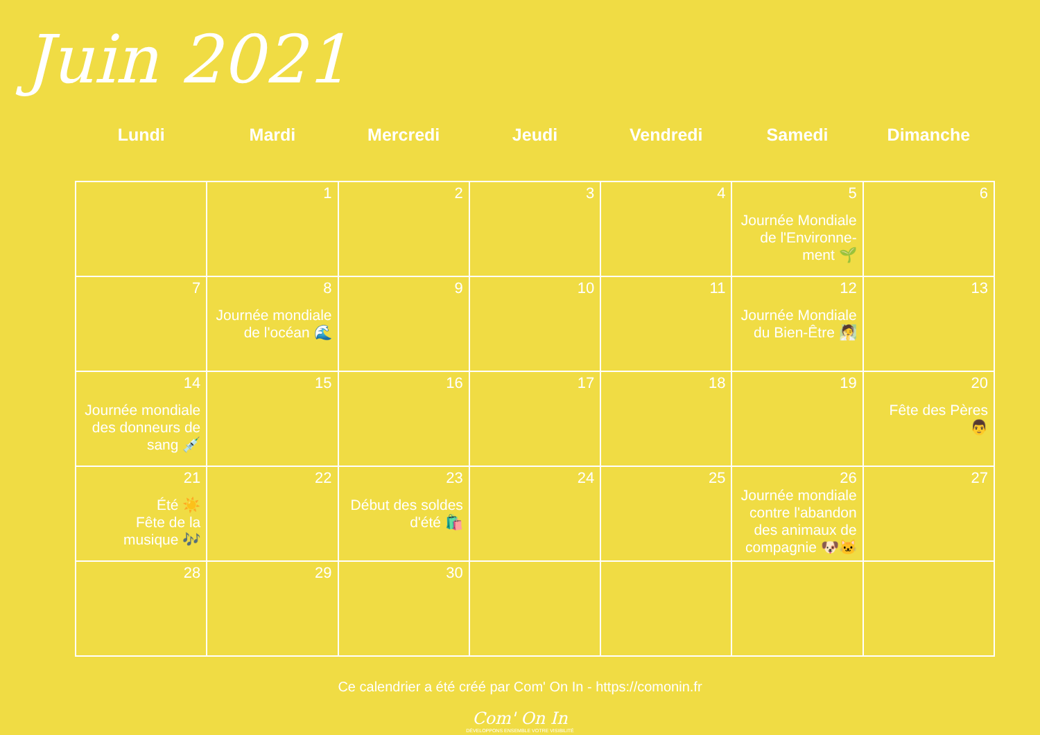Juin 2021
| Lundi | Mardi | Mercredi | Jeudi | Vendredi | Samedi | Dimanche |
| --- | --- | --- | --- | --- | --- | --- |
| | 1 | 2 | 3 | 4 | 5 Journée Mondiale de l'Environne-ment 🌱 | 6 |
| 7 | 8 Journée mondiale de l'océan 🌊 | 9 | 10 | 11 | 12 Journée Mondiale du Bien-Être 🧖 | 13 |
| 14 Journée mondiale des donneurs de sang 💉 | 15 | 16 | 17 | 18 | 19 | 20 Fête des Pères 👨 |
| 21 Été ☀️ Fête de la musique 🎶 | 22 | 23 Début des soldes d'été 🛍️ | 24 | 25 | 26 Journée mondiale contre l'abandon des animaux de compagnie 🐶🐱 | 27 |
| 28 | 29 | 30 | | | | |
Ce calendrier a été créé par Com' On In - https://comonin.fr
Com' On In
DÉVELOPPONS ENSEMBLE VOTRE VISIBILITÉ